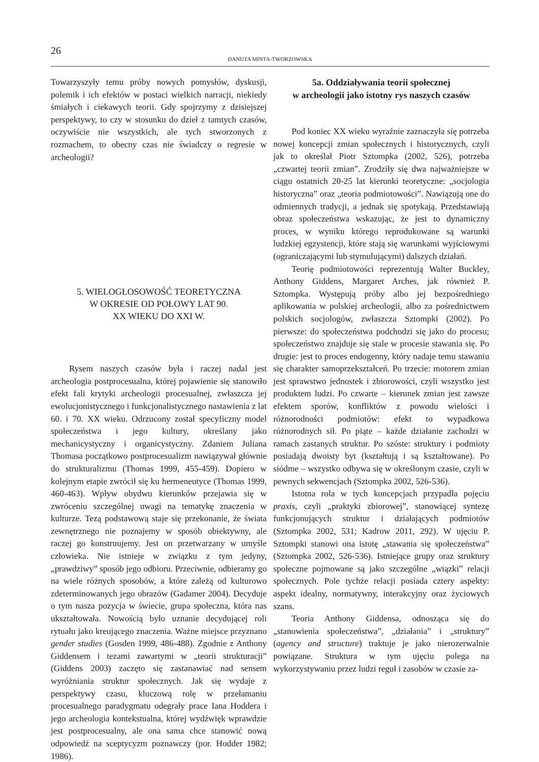26
DANUTA MINTA-TWORZOWSKA
Towarzyszyły temu próby nowych pomysłów, dyskusji, polemik i ich efektów w postaci wielkich narracji, niekiedy śmiałych i ciekawych teorii. Gdy spojrzymy z dzisiejszej perspektywy, to czy w stosunku do dzieł z tamtych czasów, oczywiście nie wszystkich, ale tych stworzonych z rozmachem, to obecny czas nie świadczy o regresie w archeologii?
5. WIELOGŁOSOWOŚĆ TEORETYCZNA
W OKRESIE OD POŁOWY LAT 90.
XX WIEKU DO XXI W.
Rysem naszych czasów była i raczej nadal jest archeologia postprocesualna, której pojawienie się stanowiło efekt fali krytyki archeologii procesualnej, zwłaszcza jej ewolucjonistycznego i funkcjonalistycznego nastawienia z lat 60. i 70. XX wieku. Odrzucony został specyficzny model społeczeństwa i jego kultury, określany jako mechanicystyczny i organicystyczny. Zdaniem Juliana Thomasa początkowo postprocesualizm nawiązywał głównie do strukturalizmu (Thomas 1999, 455-459). Dopiero w kolejnym etapie zwrócił się ku hermeneutyce (Thomas 1999, 460-463). Wpływ obydwu kierunków przejawia się w zwróceniu szczególnej uwagi na tematykę znaczenia w kulturze. Tezą podstawową staje się przekonanie, że świata zewnętrznego nie poznajemy w sposób obiektywny, ale raczej go konstruujemy. Jest on przetwarzany w umyśle człowieka. Nie istnieje w związku z tym jedyny, „prawdziwy” sposób jego odbioru. Przeciwnie, odbieramy go na wiele różnych sposobów, a które zależą od kulturowo zdeterminowanych jego obrazów (Gadamer 2004). Decyduje o tym nasza pozycja w świecie, grupa społeczna, która nas ukształtowała. Nowością było uznanie decydującej roli rytuału jako kreującego znaczenia. Ważne miejsce przyznano gender studies (Gosden 1999, 486-488). Zgodnie z Anthony Giddensem i tezami zawartymi w „teorii strukturacji” (Giddens 2003) zaczęto się zastanawiać nad sensem wyróżniania struktur społecznych. Jak się wydaje z perspektywy czasu, kluczową rolę w przełamaniu procesualnego paradygmatu odegrały prace Iana Hoddera i jego archeologia kontekstualna, której wydźwięk wprawdzie jest postprocesualny, ale ona sama chce stanowić nową odpowiedź na sceptycyzm poznawczy (por. Hodder 1982; 1986).
5a. Oddziaływania teorii społecznej
w archeologii jako istotny rys naszych czasów
Pod koniec XX wieku wyraźnie zaznaczyła się potrzeba nowej koncepcji zmian społecznych i historycznych, czyli jak to określał Piotr Sztompka (2002, 526), potrzeba „czwartej teorii zmian”. Zrodziły się dwa najważniejsze w ciągu ostatnich 20-25 lat kierunki teoretyczne: „socjologia historyczna” oraz „teoria podmiotowości”. Nawiązują one do odmiennych tradycji, a jednak się spotykają. Przedstawiają obraz społeczeństwa wskazując, że jest to dynamiczny proces, w wyniku którego reprodukowane są warunki ludzkiej egzystencji, które stają się warunkami wyjściowymi (ograniczającymi lub stymulującymi) dalszych działań.
Teorię podmiotowości reprezentują Walter Buckley, Anthony Giddens, Margaret Arches, jak również P. Sztompka. Występują próby albo jej bezpośredniego aplikowania w polskiej archeologii, albo za pośrednictwem polskich socjologów, zwłaszcza Sztompki (2002). Po pierwsze: do społeczeństwa podchodzi się jako do procesu; społeczeństwo znajduje się stale w procesie stawania się. Po drugie: jest to proces endogenny, który nadaje temu stawaniu się charakter samoprzekształceń. Po trzecie: motorem zmian jest sprawstwo jednostek i zbiorowości, czyli wszystko jest produktem ludzi. Po czwarte – kierunek zmian jest zawsze efektem sporów, konfliktów z powodu wielości i różnorodności podmiotów: efekt to wypadkowa różnorodnych sił. Po piąte – każde działanie zachodzi w ramach zastanych struktur. Po szóste: struktury i podmioty posiadają dwoisty byt (kształtują i są kształtowane). Po siódme – wszystko odbywa się w określonym czasie, czyli w pewnych sekwencjach (Sztompka 2002, 526-536).
Istotna rola w tych koncepcjach przypadła pojęciu praxis, czyli „praktyki zbiorowej”, stanowiącej syntezę funkcjonujących struktur i działających podmiotów (Sztompka 2002, 531; Kadrow 2011, 292). W ujęciu P. Sztompki stanowi ona istotę „stawania się społeczeństwa” (Sztompka 2002, 526-536). Istniejące grupy oraz struktury społeczne pojmowane są jako szczególne „wiązki” relacji społecznych. Pole tychże relacji posiada cztery aspekty: aspekt idealny, normatywny, interakcyjny oraz życiowych szans.
Teoria Anthony Giddensa, odnosząca się do „stanowienia społeczeństwa”, „działania” i „struktury” (agency and structure) traktuje je jako nierozerwalnie powiązane. Struktura w tym ujęciu polega na wykorzystywaniu przez ludzi reguł i zasobów w czasie za-